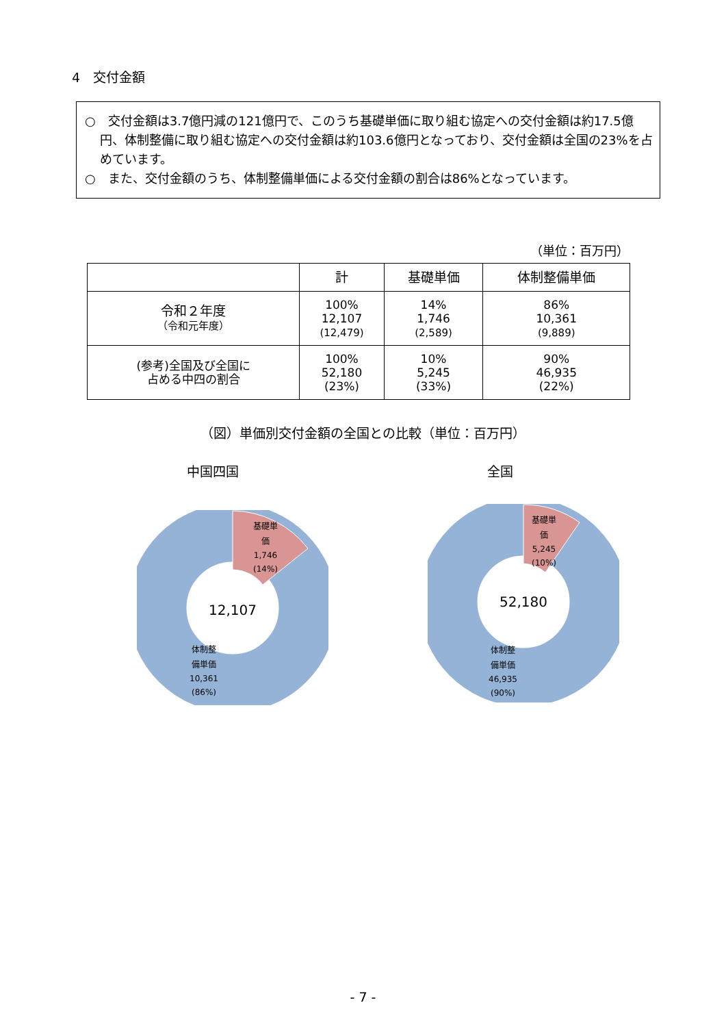4　交付金額
○　交付金額は3.7億円減の121億円で、このうち基礎単価に取り組む協定への交付金額は約17.5億円、体制整備に取り組む協定への交付金額は約103.6億円となっており、交付金額は全国の23%を占めています。
○　また、交付金額のうち、体制整備単価による交付金額の割合は86%となっています。
（単位：百万円）
| | 計 | 基礎単価 | 体制整備単価 |
| --- | --- | --- | --- |
| 令和２年度 （令和元年度） | 100% 12,107 (12,479) | 14% 1,746 (2,589) | 86% 10,361 (9,889) |
| (参考)全国及び全国に 占める中四の割合 | 100% 52,180 (23%) | 10% 5,245 (33%) | 90% 46,935 (22%) |
（図）単価別交付金額の全国との比較（単位：百万円）
中国四国 全国
12,107
基礎単
価
1,746
(14%)
体制整
備単価
10,361
(86%)
52,180
基礎単
価
5,245
(10%)
体制整
備単価
46,935
(90%)
- 7 -